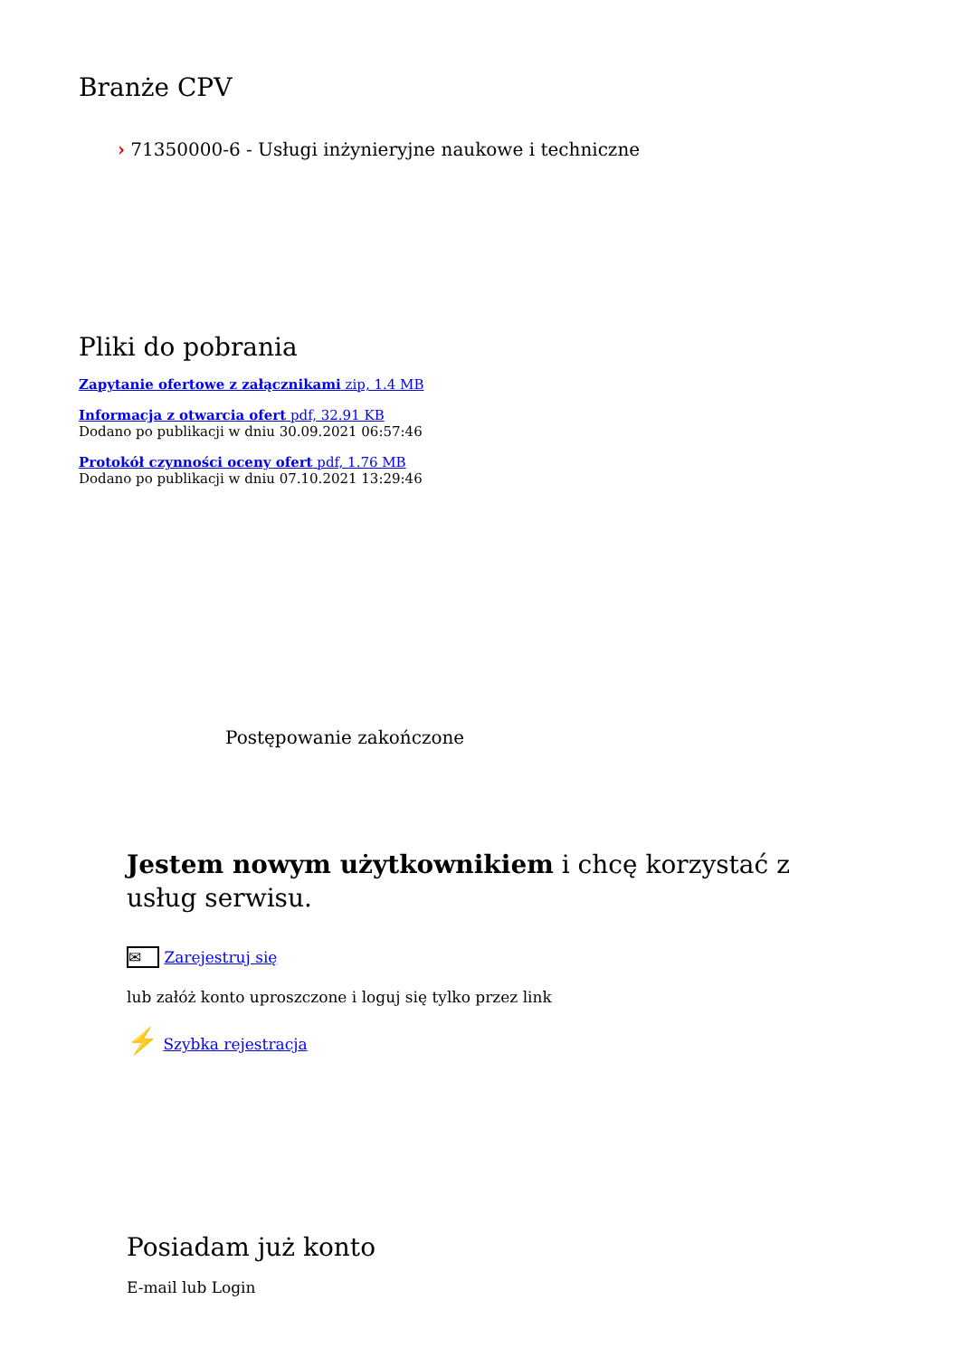Branże CPV
› 71350000-6 - Usługi inżynieryjne naukowe i techniczne
Pliki do pobrania
Zapytanie ofertowe z załącznikami zip, 1.4 MB
Informacja z otwarcia ofert pdf, 32.91 KB
Dodano po publikacji w dniu 30.09.2021 06:57:46
Protokół czynności oceny ofert pdf, 1.76 MB
Dodano po publikacji w dniu 07.10.2021 13:29:46
Postępowanie zakończone
Jestem nowym użytkownikiem i chcę korzystać z usług serwisu.
✉ Zarejestruj się
lub załóż konto uproszczone i loguj się tylko przez link
⚡ Szybka rejestracja
Posiadam już konto
E-mail lub Login